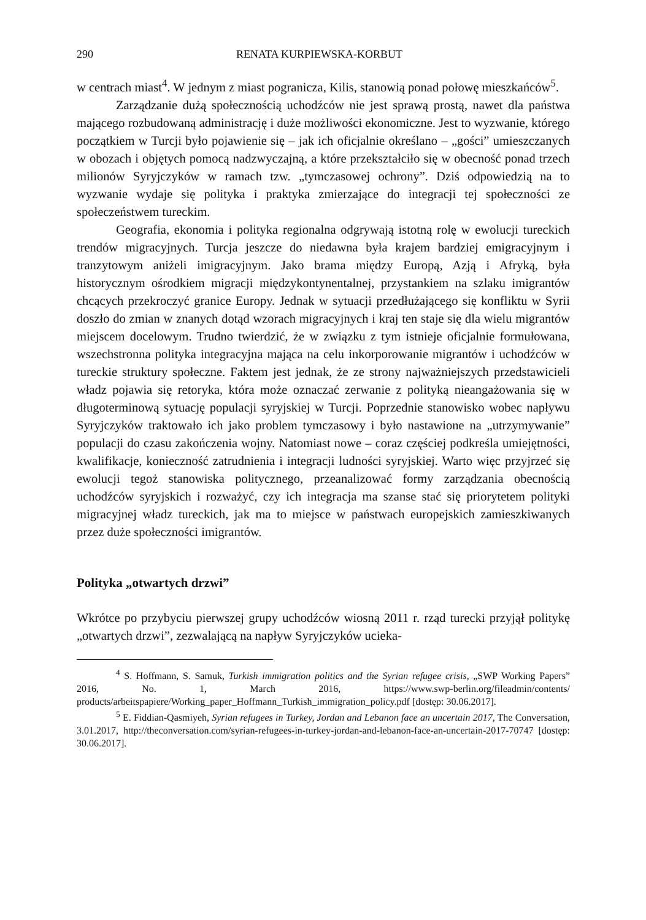290 RENATA KURPIEWSKA-KORBUT
w centrach miast<sup>4</sup>. W jednym z miast pogranicza, Kilis, stanowią ponad połowę mieszkańców<sup>5</sup>.
Zarządzanie dużą społecznością uchodźców nie jest sprawą prostą, nawet dla państwa mającego rozbudowaną administrację i duże możliwości ekonomiczne. Jest to wyzwanie, którego początkiem w Turcji było pojawienie się – jak ich oficjalnie określano – „gości” umieszczanych w obozach i objętych pomocą nadzwyczajną, a które przekształciło się w obecność ponad trzech milionów Syryjczyków w ramach tzw. „tymczasowej ochrony”. Dziś odpowiedzią na to wyzwanie wydaje się polityka i praktyka zmierzające do integracji tej społeczności ze społeczeństwem tureckim.
Geografia, ekonomia i polityka regionalna odgrywają istotną rolę w ewolucji tureckich trendów migracyjnych. Turcja jeszcze do niedawna była krajem bardziej emigracyjnym i tranzytowym aniżeli imigracyjnym. Jako brama między Europą, Azją i Afryką, była historycznym ośrodkiem migracji międzykontynentalnej, przystankiem na szlaku imigrantów chcących przekroczyć granice Europy. Jednak w sytuacji przedłużającego się konfliktu w Syrii doszło do zmian w znanych dotąd wzorach migracyjnych i kraj ten staje się dla wielu migrantów miejscem docelowym. Trudno twierdzić, że w związku z tym istnieje oficjalnie formułowana, wszechstronna polityka integracyjna mająca na celu inkorporowanie migrantów i uchodźców w tureckie struktury społeczne. Faktem jest jednak, że ze strony najważniejszych przedstawicieli władz pojawia się retoryka, która może oznaczać zerwanie z polityką nieangażowania się w długoterminową sytuację populacji syryjskiej w Turcji. Poprzednie stanowisko wobec napływu Syryjczyków traktowało ich jako problem tymczasowy i było nastawione na „utrzymywanie” populacji do czasu zakończenia wojny. Natomiast nowe – coraz częściej podkreśla umiejętności, kwalifikacje, konieczność zatrudnienia i integracji ludności syryjskiej. Warto więc przyjrzeć się ewolucji tegoż stanowiska politycznego, przeanalizować formy zarządzania obecnością uchodźców syryjskich i rozważyć, czy ich integracja ma szanse stać się priorytetem polityki migracyjnej władz tureckich, jak ma to miejsce w państwach europejskich zamieszkiwanych przez duże społeczności imigrantów.
Polityka „otwartych drzwi”
Wkrótce po przybyciu pierwszej grupy uchodźców wiosną 2011 r. rząd turecki przyjął politykę „otwartych drzwi”, zezwalającą na napływ Syryjczyków ucieka-
<sup>4</sup> S. Hoffmann, S. Samuk, Turkish immigration politics and the Syrian refugee crisis, „SWP Working Papers” 2016, No. 1, March 2016, https://www.swp-berlin.org/fileadmin/contents/ products/arbeitspapiere/Working_paper_Hoffmann_Turkish_immigration_policy.pdf [dostęp: 30.06.2017].
<sup>5</sup> E. Fiddian-Qasmiyeh, Syrian refugees in Turkey, Jordan and Lebanon face an uncertain 2017, The Conversation, 3.01.2017, http://theconversation.com/syrian-refugees-in-turkey-jordan-and-lebanon-face-an-uncertain-2017-70747 [dostęp: 30.06.2017].